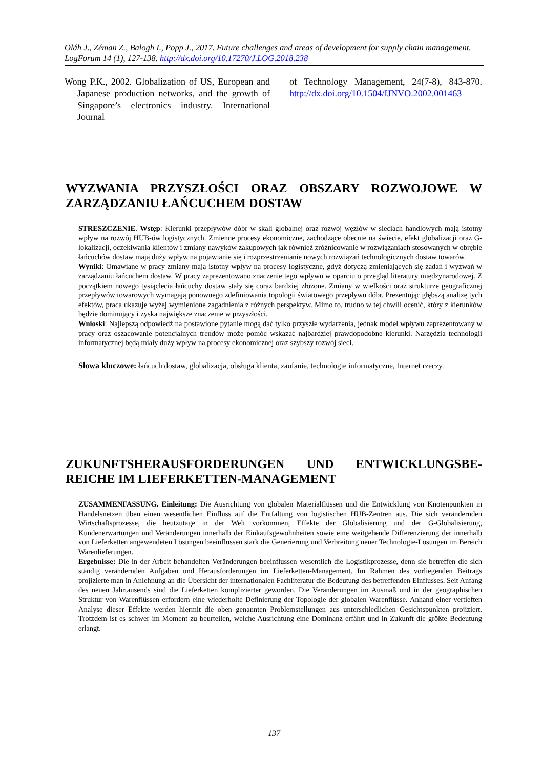Oláh J., Zéman Z., Balogh I., Popp J., 2017. Future challenges and areas of development for supply chain management. LogForum 14 (1), 127-138. http://dx.doi.org/10.17270/J.LOG.2018.238
Wong P.K., 2002. Globalization of US, European and Japanese production networks, and the growth of Singapore’s electronics industry. International Journal
of Technology Management, 24(7-8), 843-870. http://dx.doi.org/10.1504/IJNVO.2002.001463
WYZWANIA PRZYSZŁOŚCI ORAZ OBSZARY ROZWOJOWE W ZARZĄDZANIU ŁAŃCUCHEM DOSTAW
STRESZCZENIE. Wstęp: Kierunki przepływów dóbr w skali globalnej oraz rozwój węzłów w sieciach handlowych mają istotny wpływ na rozwój HUB-ów logistycznych. Zmienne procesy ekonomiczne, zachodzące obecnie na świecie, efekt globalizacji oraz G-lokalizacji, oczekiwania klientów i zmiany nawyków zakupowych jak również zróżnicowanie w rozwiązaniach stosowanych w obrębie łańcuchów dostaw mają duży wpływ na pojawianie się i rozprzestrzenianie nowych rozwiązań technologicznych dostaw towarów.
Wyniki: Omawiane w pracy zmiany mają istotny wpływ na procesy logistyczne, gdyż dotyczą zmieniających się zadań i wyzwań w zarządzaniu łańcuchem dostaw. W pracy zaprezentowano znaczenie tego wpływu w oparciu o przegląd literatury międzynarodowej. Z początkiem nowego tysiąclecia łańcuchy dostaw stały się coraz bardziej złożone. Zmiany w wielkości oraz strukturze geograficznej przepływów towarowych wymagają ponownego zdefiniowania topologii światowego przepływu dóbr. Prezentując głębszą analizę tych efektów, praca ukazuje wyżej wymienione zagadnienia z różnych perspektyw. Mimo to, trudno w tej chwili ocenić, który z kierunków będzie dominujący i zyska największe znaczenie w przyszłości.
Wnioski: Najlepszą odpowiedź na postawione pytanie mogą dać tylko przyszłe wydarzenia, jednak model wpływu zaprezentowany w pracy oraz oszacowanie potencjalnych trendów może pomóc wskazać najbardziej prawdopodobne kierunki. Narzędzia technologii informatycznej będą miały duży wpływ na procesy ekonomicznej oraz szybszy rozwój sieci.
Słowa kluczowe: łańcuch dostaw, globalizacja, obsługa klienta, zaufanie, technologie informatyczne, Internet rzeczy.
ZUKUNFTSHERAUSFORDERUNGEN UND ENTWICKLUNGSBE-REICHE IM LIEFERKETTEN-MANAGEMENT
ZUSAMMENFASSUNG. Einleitung: Die Ausrichtung von globalen Materialflüssen und die Entwicklung von Knotenpunkten in Handelsnetzen üben einen wesentlichen Einfluss auf die Entfaltung von logistischen HUB-Zentren aus. Die sich verändernden Wirtschaftsprozesse, die heutzutage in der Welt vorkommen, Effekte der Globalisierung und der G-Globalisierung, Kundenerwartungen und Veränderungen innerhalb der Einkaufsgewohnheiten sowie eine weitgehende Differenzierung der innerhalb von Lieferketten angewendeten Lösungen beeinflussen stark die Generierung und Verbreitung neuer Technologie-Lösungen im Bereich Warenlieferungen.
Ergebnisse: Die in der Arbeit behandelten Veränderungen beeinflussen wesentlich die Logistikprozesse, denn sie betreffen die sich ständig verändernden Aufgaben und Herausforderungen im Lieferketten-Management. Im Rahmen des vorliegenden Beitrags projizierte man in Anlehnung an die Übersicht der internationalen Fachliteratur die Bedeutung des betreffenden Einflusses. Seit Anfang des neuen Jahrtausends sind die Lieferketten komplizierter geworden. Die Veränderungen im Ausmaß und in der geographischen Struktur von Warenflüssen erfordern eine wiederholte Definierung der Topologie der globalen Warenflüsse. Anhand einer vertieften Analyse dieser Effekte werden hiermit die oben genannten Problemstellungen aus unterschiedlichen Gesichtspunkten projiziert. Trotzdem ist es schwer im Moment zu beurteilen, welche Ausrichtung eine Dominanz erfährt und in Zukunft die größte Bedeutung erlangt.
137